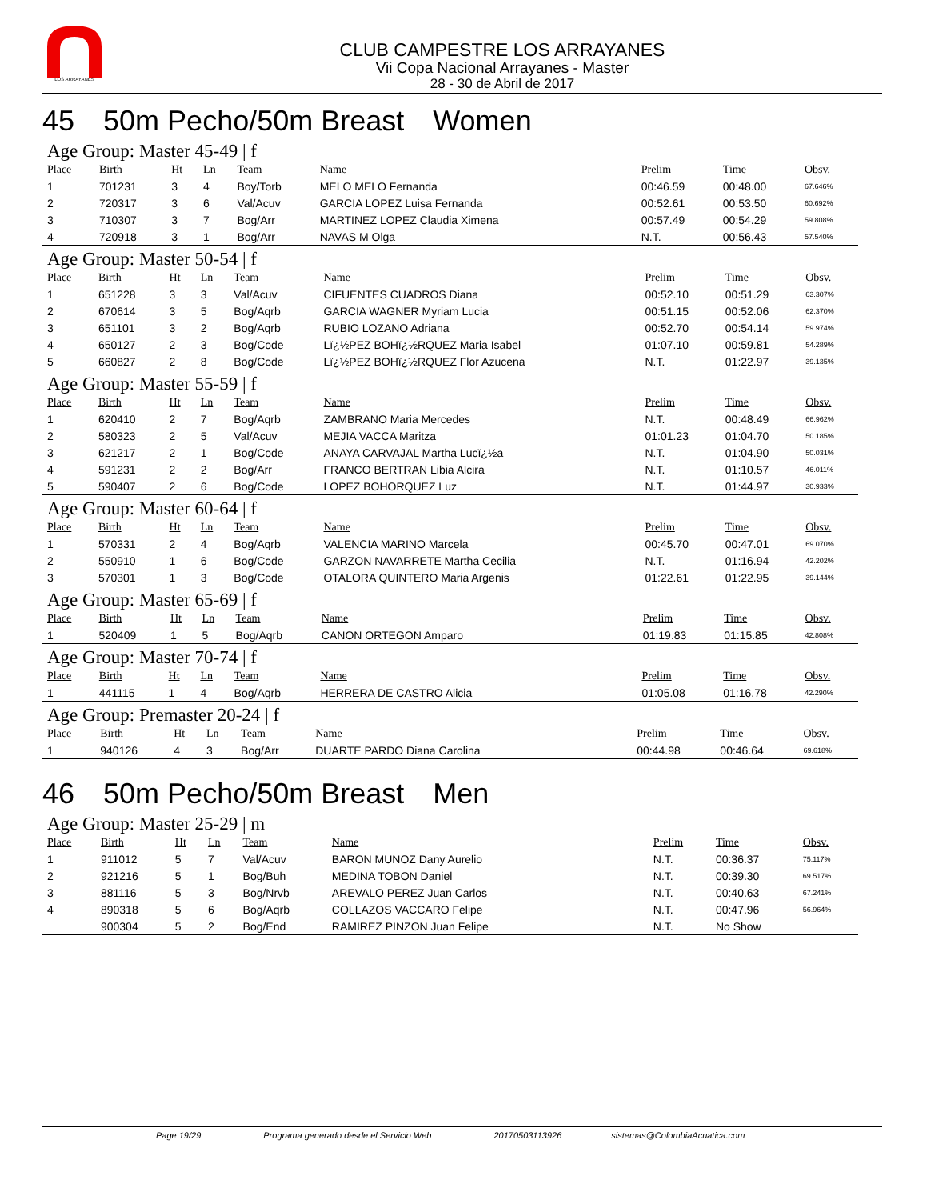LOS ARRAYANES
CLUB CAMPESTRE LOS ARRAYANES
Vii Copa Nacional Arrayanes - Master
28 - 30 de Abril de 2017
45 50m Pecho/50m Breast Women
Age Group: Master 45-49 | f
| Place | Birth | Ht | Ln | Team | Name | Prelim | Time | Obsv. |
| --- | --- | --- | --- | --- | --- | --- | --- | --- |
| 1 | 701231 | 3 | 4 | Boy/Torb | MELO MELO Fernanda | 00:46.59 | 00:48.00 | 67.646% |
| 2 | 720317 | 3 | 6 | Val/Acuv | GARCIA LOPEZ Luisa Fernanda | 00:52.61 | 00:53.50 | 60.692% |
| 3 | 710307 | 3 | 7 | Bog/Arr | MARTINEZ LOPEZ Claudia Ximena | 00:57.49 | 00:54.29 | 59.808% |
| 4 | 720918 | 3 | 1 | Bog/Arr | NAVAS M Olga | N.T. | 00:56.43 | 57.540% |
Age Group: Master 50-54 | f
| Place | Birth | Ht | Ln | Team | Name | Prelim | Time | Obsv. |
| --- | --- | --- | --- | --- | --- | --- | --- | --- |
| 1 | 651228 | 3 | 3 | Val/Acuv | CIFUENTES CUADROS Diana | 00:52.10 | 00:51.29 | 63.307% |
| 2 | 670614 | 3 | 5 | Bog/Aqrb | GARCIA WAGNER Myriam Lucia | 00:51.15 | 00:52.06 | 62.370% |
| 3 | 651101 | 3 | 2 | Bog/Aqrb | RUBIO LOZANO Adriana | 00:52.70 | 00:54.14 | 59.974% |
| 4 | 650127 | 2 | 3 | Bog/Code | Lï¿½PEZ BOHï¿½RQUEZ Maria Isabel | 01:07.10 | 00:59.81 | 54.289% |
| 5 | 660827 | 2 | 8 | Bog/Code | Lï¿½PEZ BOHï¿½RQUEZ Flor Azucena | N.T. | 01:22.97 | 39.135% |
Age Group: Master 55-59 | f
| Place | Birth | Ht | Ln | Team | Name | Prelim | Time | Obsv. |
| --- | --- | --- | --- | --- | --- | --- | --- | --- |
| 1 | 620410 | 2 | 7 | Bog/Aqrb | ZAMBRANO Maria Mercedes | N.T. | 00:48.49 | 66.962% |
| 2 | 580323 | 2 | 5 | Val/Acuv | MEJIA VACCA Maritza | 01:01.23 | 01:04.70 | 50.185% |
| 3 | 621217 | 2 | 1 | Bog/Code | ANAYA CARVAJAL Martha Lucï¿½a | N.T. | 01:04.90 | 50.031% |
| 4 | 591231 | 2 | 2 | Bog/Arr | FRANCO BERTRAN Libia Alcira | N.T. | 01:10.57 | 46.011% |
| 5 | 590407 | 2 | 6 | Bog/Code | LOPEZ BOHORQUEZ Luz | N.T. | 01:44.97 | 30.933% |
Age Group: Master 60-64 | f
| Place | Birth | Ht | Ln | Team | Name | Prelim | Time | Obsv. |
| --- | --- | --- | --- | --- | --- | --- | --- | --- |
| 1 | 570331 | 2 | 4 | Bog/Aqrb | VALENCIA MARINO Marcela | 00:45.70 | 00:47.01 | 69.070% |
| 2 | 550910 | 1 | 6 | Bog/Code | GARZON NAVARRETE Martha Cecilia | N.T. | 01:16.94 | 42.202% |
| 3 | 570301 | 1 | 3 | Bog/Code | OTALORA QUINTERO Maria Argenis | 01:22.61 | 01:22.95 | 39.144% |
Age Group: Master 65-69 | f
| Place | Birth | Ht | Ln | Team | Name | Prelim | Time | Obsv. |
| --- | --- | --- | --- | --- | --- | --- | --- | --- |
| 1 | 520409 | 1 | 5 | Bog/Aqrb | CANON ORTEGON Amparo | 01:19.83 | 01:15.85 | 42.808% |
Age Group: Master 70-74 | f
| Place | Birth | Ht | Ln | Team | Name | Prelim | Time | Obsv. |
| --- | --- | --- | --- | --- | --- | --- | --- | --- |
| 1 | 441115 | 1 | 4 | Bog/Aqrb | HERRERA DE CASTRO Alicia | 01:05.08 | 01:16.78 | 42.290% |
Age Group: Premaster 20-24 | f
| Place | Birth | Ht | Ln | Team | Name | Prelim | Time | Obsv. |
| --- | --- | --- | --- | --- | --- | --- | --- | --- |
| 1 | 940126 | 4 | 3 | Bog/Arr | DUARTE PARDO Diana Carolina | 00:44.98 | 00:46.64 | 69.618% |
46 50m Pecho/50m Breast Men
Age Group: Master 25-29 | m
| Place | Birth | Ht | Ln | Team | Name | Prelim | Time | Obsv. |
| --- | --- | --- | --- | --- | --- | --- | --- | --- |
| 1 | 911012 | 5 | 7 | Val/Acuv | BARON MUNOZ Dany Aurelio | N.T. | 00:36.37 | 75.117% |
| 2 | 921216 | 5 | 1 | Bog/Buh | MEDINA TOBON Daniel | N.T. | 00:39.30 | 69.517% |
| 3 | 881116 | 5 | 3 | Bog/Nrvb | AREVALO PEREZ Juan Carlos | N.T. | 00:40.63 | 67.241% |
| 4 | 890318 | 5 | 6 | Bog/Aqrb | COLLAZOS VACCARO Felipe | N.T. | 00:47.96 | 56.964% |
| | 900304 | 5 | 2 | Bog/End | RAMIREZ PINZON Juan Felipe | N.T. | No Show | |
Page 19/29 Programa generado desde el Servicio Web 20170503113926 sistemas@ColombiaAcuatica.com